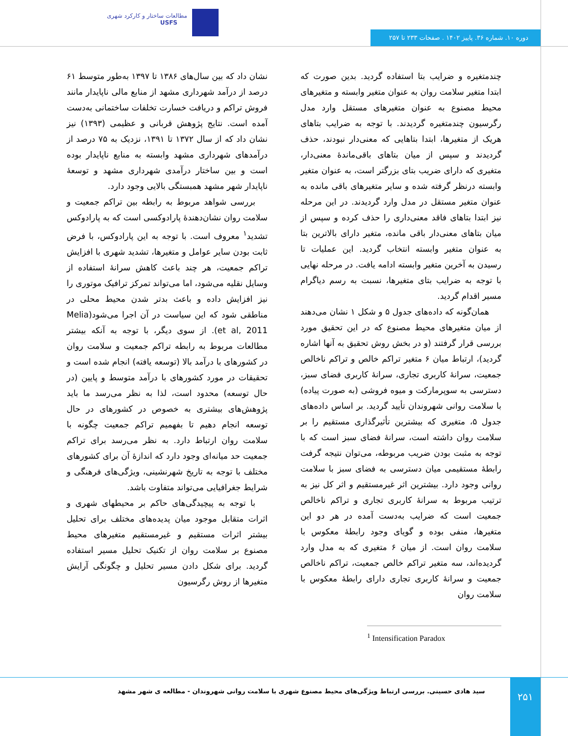مطالعات ساختار و کارکرد شهری
USFS
دوره ۱۰. شماره ۳۶. پاییز ۱۴۰۲ . صفحات ۲۳۳ تا ۲۵۷
نشان داد که بین سال‌های ۱۳۸۶ تا ۱۳۹۷ به‌طور متوسط ۶۱ درصد از درآمد شهرداری مشهد از منابع مالی ناپایدار مانند فروش تراکم و دریافت خسارت تخلفات ساختمانی به‌دست آمده است. نتایج پژوهش قربانی و عظیمی (۱۳۹۳) نیز نشان داد که از سال ۱۳۷۲ تا ۱۳۹۱، نزدیک به ۷۵ درصد از درآمدهای شهرداری مشهد وابسته به منابع ناپایدار بوده است و بین ساختار درآمدی شهرداری مشهد و توسعهٔ ناپایدار شهر مشهد همبستگی بالایی وجود دارد.
بررسی شواهد مربوط به رابطه بین تراکم جمعیت و سلامت روان نشان‌دهندهٔ پارادوکسی است که به پارادوکس تشدید<sup>۱</sup> معروف است. با توجه به این پارادوکس، با فرض ثابت بودن سایر عوامل و متغیرها، تشدید شهری با افزایش تراکم جمعیت، هر چند باعث کاهش سرانهٔ استفاده از وسایل نقلیه می‌شود، اما می‌تواند تمرکز ترافیک موتوری را نیز افزایش داده و باعث بدتر شدن محیط محلی در مناطقی شود که این سیاست در آن اجرا می‌شود(Melia et al, 2011). از سوی دیگر، با توجه به آنکه بیشتر مطالعات مربوط به رابطه تراکم جمعیت و سلامت روان در کشورهای با درآمد بالا (توسعه یافته) انجام شده است و تحقیقات در مورد کشورهای با درآمد متوسط و پایین (در حال توسعه) محدود است، لذا به نظر می‌رسد ما باید پژوهش‌های بیشتری به خصوص در کشورهای در حال توسعه انجام دهیم تا بفهمیم تراکم جمعیت چگونه با سلامت روان ارتباط دارد. به نظر می‌رسد برای تراکم جمعیت حد میانه‌ای وجود دارد که اندازهٔ آن برای کشورهای مختلف با توجه به تاریخ شهرنشینی، ویژگی‌های فرهنگی و شرایط جغرافیایی می‌تواند متفاوت باشد.
با توجه به پیچیدگی‌های حاکم بر محیطهای شهری و اثرات متقابل موجود میان پدیده‌های مختلف برای تحلیل بیشتر اثرات مستقیم و غیرمستقیم متغیرهای محیط مصنوع بر سلامت روان از تکنیک تحلیل مسیر استفاده گردید. برای شکل دادن مسیر تحلیل و چگونگی آرایش متغیرها از روش رگرسیون
چندمتغیره و ضرایب بتا استفاده گردید. بدین صورت که ابتدا متغیر سلامت روان به عنوان متغیر وابسته و متغیرهای محیط مصنوع به عنوان متغیرهای مستقل وارد مدل رگرسیون چندمتغیره گردیدند. با توجه به ضرایب بتاهای هریک از متغیرها، ابتدا بتاهایی که معنی‌دار نبودند، حذف گردیدند و سپس از میان بتاهای باقی‌ماندهٔ معنی‌دار، متغیری که دارای ضریب بتای بزرگتر است، به عنوان متغیر وابسته درنظر گرفته شده و سایر متغیرهای باقی مانده به عنوان متغیر مستقل در مدل وارد گردیدند. در این مرحله نیز ابتدا بتاهای فاقد معنی‌داری را حذف کرده و سپس از میان بتاهای معنی‌دار باقی مانده، متغیر دارای بالاترین بتا به عنوان متغیر وابسته انتخاب گردید. این عملیات تا رسیدن به آخرین متغیر وابسته ادامه یافت. در مرحله نهایی با توجه به ضرایب بتای متغیرها، نسبت به رسم دیاگرام مسیر اقدام گردید.
همان‌گونه که داده‌های جدول ۵ و شکل ۱ نشان می‌دهند از میان متغیرهای محیط مصنوع که در این تحقیق مورد بررسی قرار گرفتند (و در بخش روش تحقیق به آنها اشاره گردید)، ارتباط میان ۶ متغیر تراکم خالص و تراکم ناخالص جمعیت، سرانهٔ کاربری تجاری، سرانهٔ کاربری فضای سبز، دسترسی به سوپرمارکت و میوه فروشی (به صورت پیاده) با سلامت روانی شهروندان تأیید گردید. بر اساس داده‌های جدول ۵، متغیری که بیشترین تأثیرگذاری مستقیم را بر سلامت روان داشته است، سرانهٔ فضای سبز است که با توجه به مثبت بودن ضریب مربوطه، می‌توان نتیجه گرفت رابطهٔ مستقیمی میان دسترسی به فضای سبز با سلامت روانی وجود دارد. بیشترین اثر غیرمستقیم و اثر کل نیز به ترتیب مربوط به سرانهٔ کاربری تجاری و تراکم ناخالص جمعیت است که ضرایب به‌دست آمده در هر دو این متغیرها، منفی بوده و گویای وجود رابطهٔ معکوس با سلامت روان است. از میان ۶ متغیری که به مدل وارد گردیده‌اند، سه متغیر تراکم خالص جمعیت، تراکم ناخالص جمعیت و سرانهٔ کاربری تجاری دارای رابطهٔ معکوس با سلامت روان
<sup>1</sup> Intensification Paradox
سید هادی حسینی. بررسی ارتباط ویژگی‌های محیط مصنوع شهری با سلامت روانی شهروندان - مطالعه ی شهر مشهد ۲۵۱